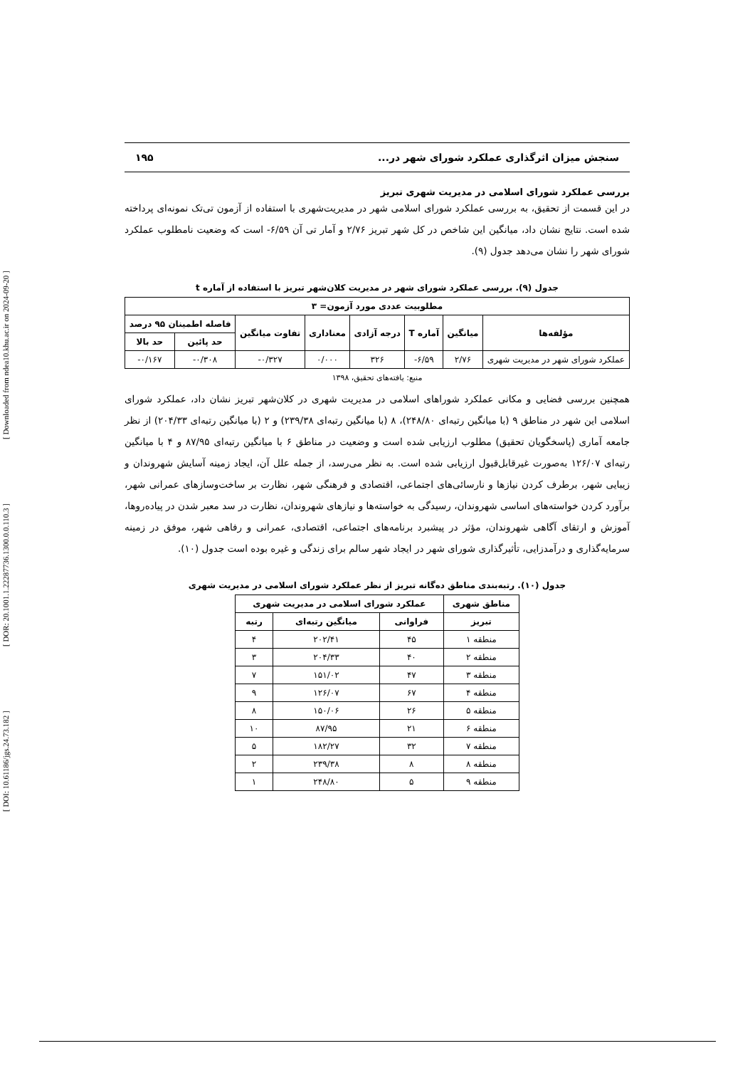[ DOI: 10.61186/jgs.24.73.182 ] [ DOR: 20.1001.1.22287736.1300.0.0.110.3 ] [ Downloaded from ndea10.khu.ac.ir on 2024-09-20 ]
سنجش میزان اثرگذاری عملکرد شورای شهر در... ۱۹۵
بررسی عملکرد شورای اسلامی در مدیریت شهری تبریز
در این قسمت از تحقیق، به بررسی عملکرد شورای اسلامی شهر در مدیریت‌شهری با استفاده از آزمون تی‌تک نمونه‌ای پرداخته شده است. نتایج نشان داد، میانگین این شاخص در کل شهر تبریز ۲/۷۶ و آمار تی آن ۶/۵۹- است که وضعیت نامطلوب عملکرد شورای شهر را نشان می‌دهد جدول (۹).
جدول (۹). بررسی عملکرد شورای شهر در مدیریت کلان‌شهر تبریز با استفاده از آماره t
| مطلوبیت عددی مورد آزمون= ۳ | | | | | | | |
| --- | --- | --- | --- | --- | --- | --- | --- |
| مؤلفه‌ها | میانگین | آماره T | درجه آزادی | معناداری | تفاوت میانگین | فاصله اطمینان ۹۵ درصد | |
| | | | | | | حد پائین | حد بالا |
| عملکرد شورای شهر در مدیریت شهری | ۲/۷۶ | ۶/۵۹- | ۳۲۶ | ۰/۰۰۰ | ۰/۳۲۷- | ۰/۳۰۸- | ۰/۱۶۷- |
منبع: یافته‌های تحقیق، ۱۳۹۸
همچنین بررسی فضایی و مکانی عملکرد شوراهای اسلامی در مدیریت شهری در کلان‌شهر تبریز نشان داد، عملکرد شورای اسلامی این شهر در مناطق ۹ (با میانگین رتبه‌ای ۲۴۸/۸۰)، ۸ (با میانگین رتبه‌ای ۲۳۹/۳۸) و ۲ (با میانگین رتبه‌ای ۲۰۴/۳۳) از نظر جامعه آماری (پاسخگویان تحقیق) مطلوب ارزیابی شده است و وضعیت در مناطق ۶ با میانگین رتبه‌ای ۸۷/۹۵ و ۴ با میانگین رتبه‌ای ۱۲۶/۰۷ به‌صورت غیرقابل‌قبول ارزیابی شده است. به نظر می‌رسد، از جمله علل آن، ایجاد زمینه آسایش شهروندان و زیبایی شهر، برطرف کردن نیازها و نارسائی‌های اجتماعی، اقتصادی و فرهنگی شهر، نظارت بر ساخت‌وسازهای عمرانی شهر، برآورد کردن خواسته‌های اساسی شهروندان، رسیدگی به خواسته‌ها و نیازهای شهروندان، نظارت در سد معبر شدن در پیاده‌روها، آموزش و ارتقای آگاهی شهروندان، مؤثر در پیشبرد برنامه‌های اجتماعی، اقتصادی، عمرانی و رفاهی شهر، موفق در زمینه سرمایه‌گذاری و درآمدزایی، تأثیرگذاری شورای شهر در ایجاد شهر سالم برای زندگی و غیره بوده است جدول (۱۰).
جدول (۱۰). رتبه‌بندی مناطق ده‌گانه تبریز از نظر عملکرد شورای اسلامی در مدیریت شهری
| مناطق شهری | عملکرد شورای اسلامی در مدیریت شهری | | |
| --- | --- | --- | --- |
| تبریز | فراوانی | میانگین رتبه‌ای | رتبه |
| منطقه ۱ | ۴۵ | ۲۰۲/۴۱ | ۴ |
| منطقه ۲ | ۴۰ | ۲۰۴/۳۳ | ۳ |
| منطقه ۳ | ۴۷ | ۱۵۱/۰۲ | ۷ |
| منطقه ۴ | ۶۷ | ۱۲۶/۰۷ | ۹ |
| منطقه ۵ | ۲۶ | ۱۵۰/۰۶ | ۸ |
| منطقه ۶ | ۲۱ | ۸۷/۹۵ | ۱۰ |
| منطقه ۷ | ۳۲ | ۱۸۲/۲۷ | ۵ |
| منطقه ۸ | ۸ | ۲۳۹/۳۸ | ۲ |
| منطقه ۹ | ۵ | ۲۴۸/۸۰ | ۱ |